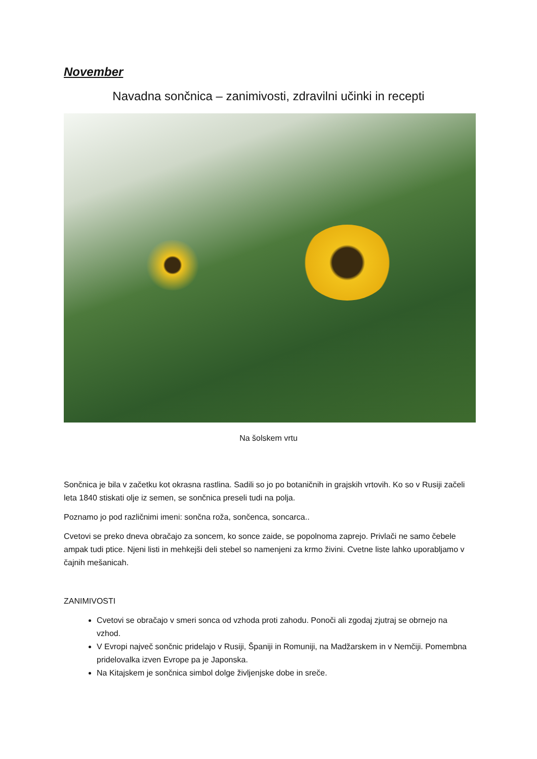November
Navadna sončnica – zanimivosti, zdravilni učinki in recepti
Na šolskem vrtu
Sončnica je bila v začetku kot okrasna rastlina. Sadili so jo po botaničnih in grajskih vrtovih. Ko so v Rusiji začeli leta 1840 stiskati olje iz semen, se sončnica preseli tudi na polja.
Poznamo jo pod različnimi imeni: sončna roža, sončenca, soncarca..
Cvetovi se preko dneva obračajo za soncem, ko sonce zaide, se popolnoma zaprejo. Privlači ne samo čebele ampak tudi ptice. Njeni listi in mehkejši deli stebel so namenjeni za krmo živini. Cvetne liste lahko uporabljamo v čajnih mešanicah.
ZANIMIVOSTI
Cvetovi se obračajo v smeri sonca od vzhoda proti zahodu. Ponoči ali zgodaj zjutraj se obrnejo na vzhod.
V Evropi največ sončnic pridelajo v Rusiji, Španiji in Romuniji, na Madžarskem in v Nemčiji. Pomembna pridelovalka izven Evrope pa je Japonska.
Na Kitajskem je sončnica simbol dolge življenjske dobe in sreče.